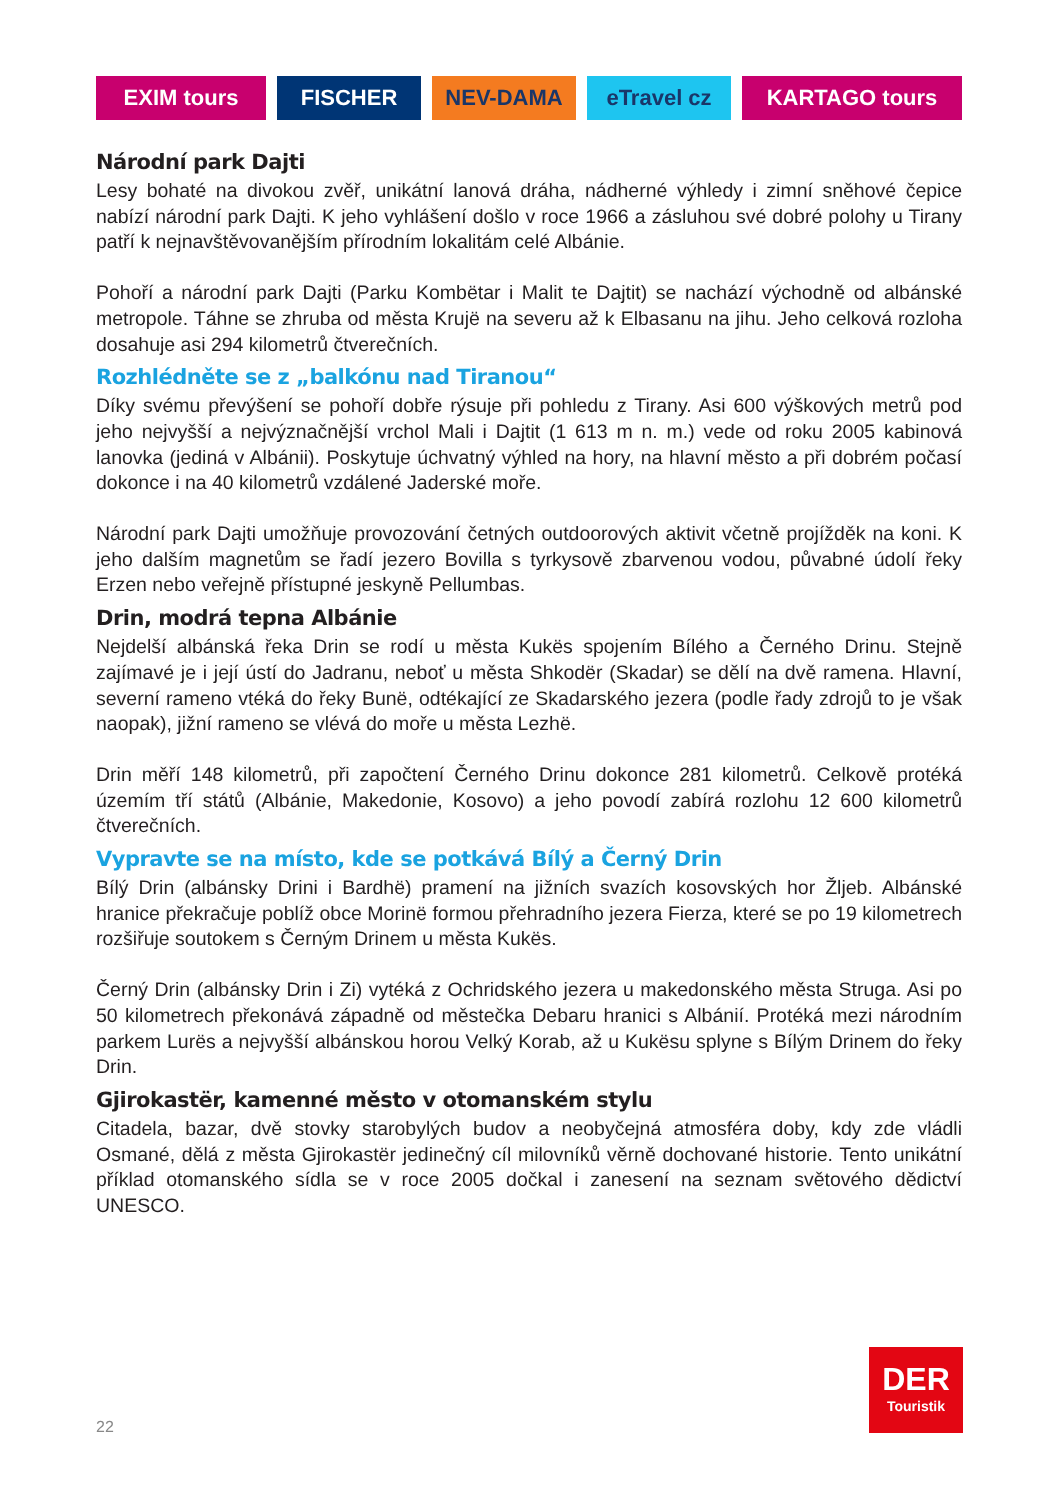EXIM tours FISCHER NEV-DAMA eTravel cz KARTAGO tours
Národní park Dajti
Lesy bohaté na divokou zvěř, unikátní lanová dráha, nádherné výhledy i zimní sněhové čepice nabízí národní park Dajti. K jeho vyhlášení došlo v roce 1966 a zásluhou své dobré polohy u Tirany patří k nejnavštěvovanějším přírodním lokalitám celé Albánie.
Pohoří a národní park Dajti (Parku Kombëtar i Malit te Dajtit) se nachází východně od albánské metropole. Táhne se zhruba od města Krujë na severu až k Elbasanu na jihu. Jeho celková rozloha dosahuje asi 294 kilometrů čtverečních.
Rozhlédněte se z „balkónu nad Tiranou“
Díky svému převýšení se pohoří dobře rýsuje při pohledu z Tirany. Asi 600 výškových metrů pod jeho nejvyšší a nejvýznačnější vrchol Mali i Dajtit (1 613 m n. m.) vede od roku 2005 kabinová lanovka (jediná v Albánii). Poskytuje úchvatný výhled na hory, na hlavní město a při dobrém počasí dokonce i na 40 kilometrů vzdálené Jaderské moře.
Národní park Dajti umožňuje provozování četných outdoorových aktivit včetně projížděk na koni. K jeho dalším magnetům se řadí jezero Bovilla s tyrkysově zbarvenou vodou, půvabné údolí řeky Erzen nebo veřejně přístupné jeskyně Pellumbas.
Drin, modrá tepna Albánie
Nejdelší albánská řeka Drin se rodí u města Kukës spojením Bílého a Černého Drinu. Stejně zajímavé je i její ústí do Jadranu, neboť u města Shkodër (Skadar) se dělí na dvě ramena. Hlavní, severní rameno vtéká do řeky Bunë, odtékající ze Skadarského jezera (podle řady zdrojů to je však naopak), jižní rameno se vlévá do moře u města Lezhë.
Drin měří 148 kilometrů, při započtení Černého Drinu dokonce 281 kilometrů. Celkově protéká územím tří států (Albánie, Makedonie, Kosovo) a jeho povodí zabírá rozlohu 12 600 kilometrů čtverečních.
Vypravte se na místo, kde se potkává Bílý a Černý Drin
Bílý Drin (albánsky Drini i Bardhë) pramení na jižních svazích kosovských hor Žljeb. Albánské hranice překračuje poblíž obce Morinë formou přehradního jezera Fierza, které se po 19 kilometrech rozšiřuje soutokem s Černým Drinem u města Kukës.
Černý Drin (albánsky Drin i Zi) vytéká z Ochridského jezera u makedonského města Struga. Asi po 50 kilometrech překonává západně od městečka Debaru hranici s Albánií. Protéká mezi národním parkem Lurës a nejvyšší albánskou horou Velký Korab, až u Kukësu splyne s Bílým Drinem do řeky Drin.
Gjirokastër, kamenné město v otomanském stylu
Citadela, bazar, dvě stovky starobylých budov a neobyčejná atmosféra doby, kdy zde vládli Osmané, dělá z města Gjirokastër jedinečný cíl milovníků věrně dochované historie. Tento unikátní příklad otomanského sídla se v roce 2005 dočkal i zanesení na seznam světového dědictví UNESCO.
22
DER
Touristik